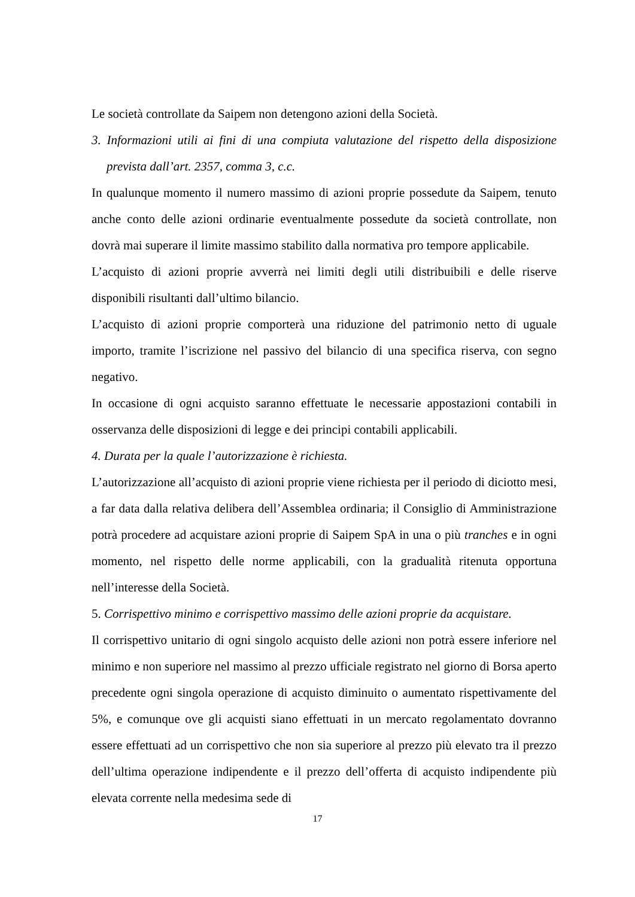Le società controllate da Saipem non detengono azioni della Società.
3. Informazioni utili ai fini di una compiuta valutazione del rispetto della disposizione prevista dall’art. 2357, comma 3, c.c.
In qualunque momento il numero massimo di azioni proprie possedute da Saipem, tenuto anche conto delle azioni ordinarie eventualmente possedute da società controllate, non dovrà mai superare il limite massimo stabilito dalla normativa pro tempore applicabile.
L’acquisto di azioni proprie avverrà nei limiti degli utili distribuibili e delle riserve disponibili risultanti dall’ultimo bilancio.
L’acquisto di azioni proprie comporterà una riduzione del patrimonio netto di uguale importo, tramite l’iscrizione nel passivo del bilancio di una specifica riserva, con segno negativo.
In occasione di ogni acquisto saranno effettuate le necessarie appostazioni contabili in osservanza delle disposizioni di legge e dei principi contabili applicabili.
4. Durata per la quale l’autorizzazione è richiesta.
L’autorizzazione all’acquisto di azioni proprie viene richiesta per il periodo di diciotto mesi, a far data dalla relativa delibera dell’Assemblea ordinaria; il Consiglio di Amministrazione potrà procedere ad acquistare azioni proprie di Saipem SpA in una o più tranches e in ogni momento, nel rispetto delle norme applicabili, con la gradualità ritenuta opportuna nell’interesse della Società.
5. Corrispettivo minimo e corrispettivo massimo delle azioni proprie da acquistare.
Il corrispettivo unitario di ogni singolo acquisto delle azioni non potrà essere inferiore nel minimo e non superiore nel massimo al prezzo ufficiale registrato nel giorno di Borsa aperto precedente ogni singola operazione di acquisto diminuito o aumentato rispettivamente del 5%, e comunque ove gli acquisti siano effettuati in un mercato regolamentato dovranno essere effettuati ad un corrispettivo che non sia superiore al prezzo più elevato tra il prezzo dell’ultima operazione indipendente e il prezzo dell’offerta di acquisto indipendente più elevata corrente nella medesima sede di
17